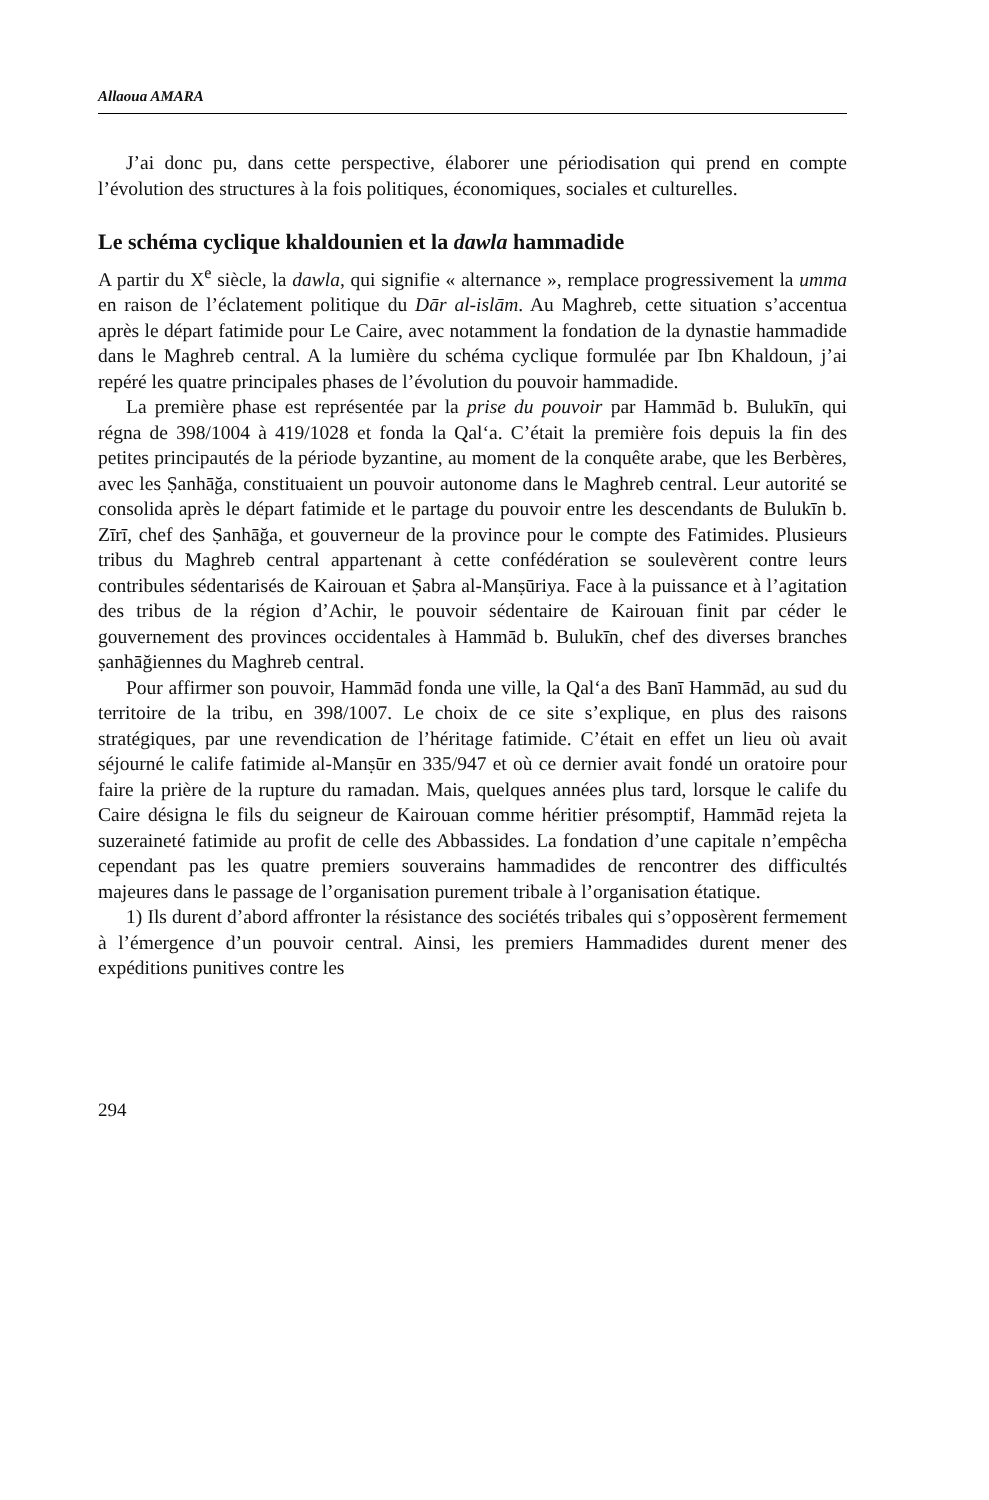Allaoua AMARA
J’ai donc pu, dans cette perspective, élaborer une périodisation qui prend en compte l’évolution des structures à la fois politiques, économiques, sociales et culturelles.
Le schéma cyclique khaldounien et la dawla hammadide
A partir du X<sup>e</sup> siècle, la dawla, qui signifie « alternance », remplace progressivement la umma en raison de l’éclatement politique du Dār al-islām. Au Maghreb, cette situation s’accentua après le départ fatimide pour Le Caire, avec notamment la fondation de la dynastie hammadide dans le Maghreb central. A la lumière du schéma cyclique formulée par Ibn Khaldoun, j’ai repéré les quatre principales phases de l’évolution du pouvoir hammadide.
La première phase est représentée par la prise du pouvoir par Hammād b. Bulukīn, qui régna de 398/1004 à 419/1028 et fonda la Qal‘a. C’était la première fois depuis la fin des petites principautés de la période byzantine, au moment de la conquête arabe, que les Berbères, avec les Ṣanhāğa, constituaient un pouvoir autonome dans le Maghreb central. Leur autorité se consolida après le départ fatimide et le partage du pouvoir entre les descendants de Bulukīn b. Zīrī, chef des Ṣanhāğa, et gouverneur de la province pour le compte des Fatimides. Plusieurs tribus du Maghreb central appartenant à cette confédération se soulevèrent contre leurs contribules sédentarisés de Kairouan et Ṣabra al-Manṣūriya. Face à la puissance et à l’agitation des tribus de la région d’Achir, le pouvoir sédentaire de Kairouan finit par céder le gouvernement des provinces occidentales à Hammād b. Bulukīn, chef des diverses branches ṣanhāğiennes du Maghreb central.
Pour affirmer son pouvoir, Hammād fonda une ville, la Qal‘a des Banī Hammād, au sud du territoire de la tribu, en 398/1007. Le choix de ce site s’explique, en plus des raisons stratégiques, par une revendication de l’héritage fatimide. C’était en effet un lieu où avait séjourné le calife fatimide al-Manṣūr en 335/947 et où ce dernier avait fondé un oratoire pour faire la prière de la rupture du ramadan. Mais, quelques années plus tard, lorsque le calife du Caire désigna le fils du seigneur de Kairouan comme héritier présomptif, Hammād rejeta la suzeraineté fatimide au profit de celle des Abbassides. La fondation d’une capitale n’empêcha cependant pas les quatre premiers souverains hammadides de rencontrer des difficultés majeures dans le passage de l’organisation purement tribale à l’organisation étatique.
1) Ils durent d’abord affronter la résistance des sociétés tribales qui s’opposèrent fermement à l’émergence d’un pouvoir central. Ainsi, les premiers Hammadides durent mener des expéditions punitives contre les
294